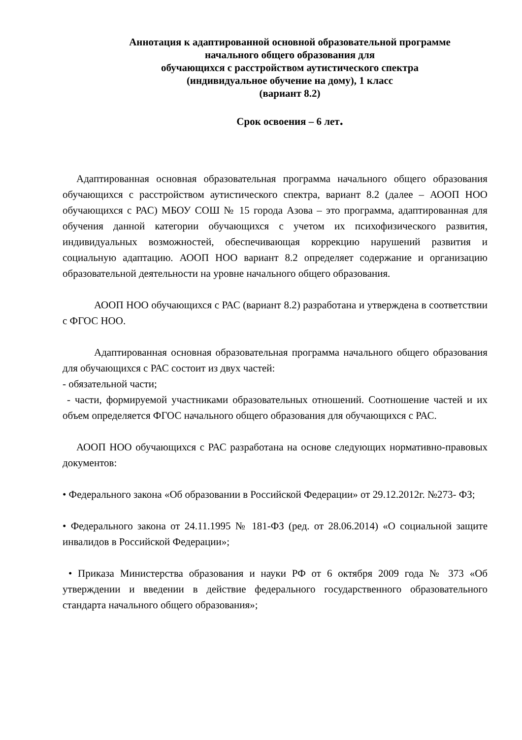Аннотация к адаптированной основной образовательной программе
начального общего образования для
обучающихся с расстройством аутистического спектра
(индивидуальное обучение на дому), 1 класс
(вариант 8.2)
Срок освоения – 6 лет.
Адаптированная основная образовательная программа начального общего образования обучающихся с расстройством аутистического спектра, вариант 8.2 (далее – АООП НОО обучающихся с РАС) МБОУ СОШ № 15 города Азова – это программа, адаптированная для обучения данной категории обучающихся с учетом их психофизического развития, индивидуальных возможностей, обеспечивающая коррекцию нарушений развития и социальную адаптацию. АООП НОО вариант 8.2 определяет содержание и организацию образовательной деятельности на уровне начального общего образования.
АООП НОО обучающихся с РАС (вариант 8.2) разработана и утверждена в соответствии с ФГОС НОО.
Адаптированная основная образовательная программа начального общего образования для обучающихся с РАС состоит из двух частей:
- обязательной части;
- части, формируемой участниками образовательных отношений. Соотношение частей и их объем определяется ФГОС начального общего образования для обучающихся с РАС.
АООП НОО обучающихся с РАС разработана на основе следующих нормативно-правовых документов:
• Федерального закона «Об образовании в Российской Федерации» от 29.12.2012г. №273- ФЗ;
• Федерального закона от 24.11.1995 № 181-ФЗ (ред. от 28.06.2014) «О социальной защите инвалидов в Российской Федерации»;
• Приказа Министерства образования и науки РФ от 6 октября 2009 года № 373 «Об утверждении и введении в действие федерального государственного образовательного стандарта начального общего образования»;